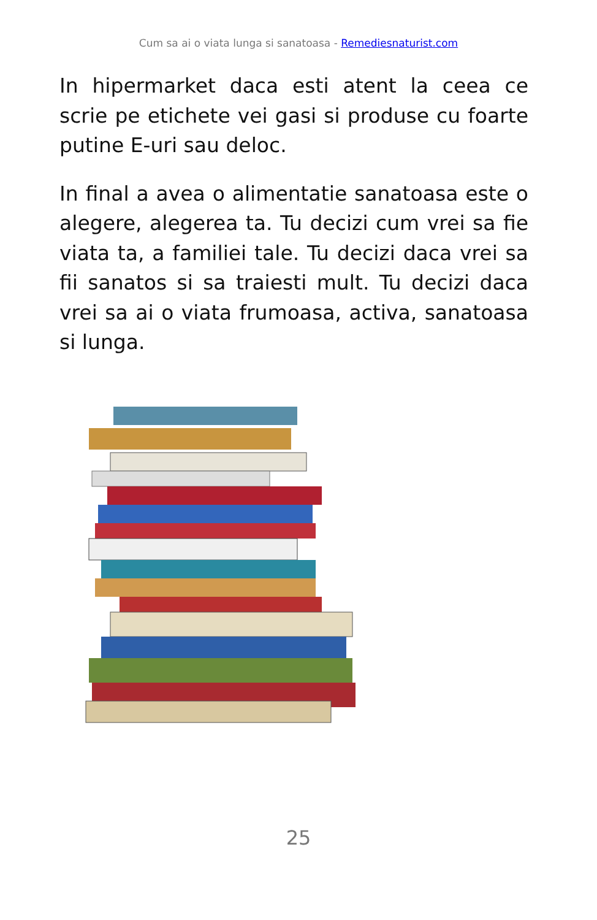Cum sa ai o viata lunga si sanatoasa - Remediesnaturist.com
In hipermarket daca esti atent la ceea ce scrie pe etichete vei gasi si produse cu foarte putine E-uri sau deloc.
In final a avea o alimentatie sanatoasa este o alegere, alegerea ta. Tu decizi cum vrei sa fie viata ta, a familiei tale. Tu decizi daca vrei sa fii sanatos si sa traiesti mult. Tu decizi daca vrei sa ai o viata frumoasa, activa, sanatoasa si lunga.
25